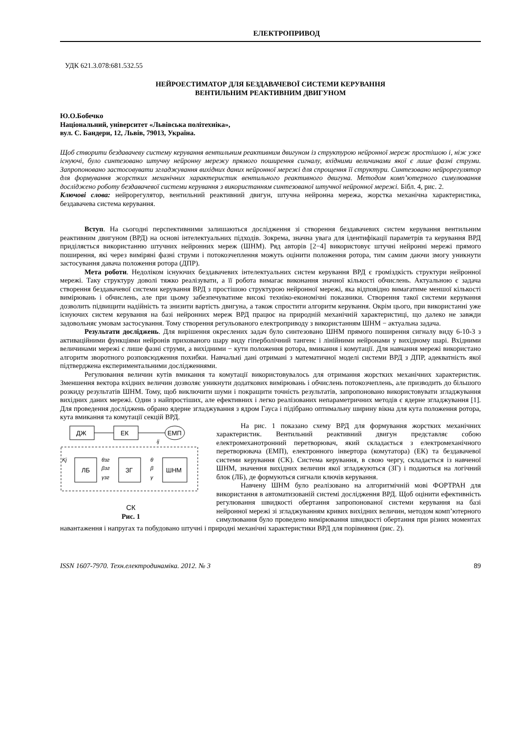ЕЛЕКТРОПРИВОД
УДК 621.3.078:681.532.55
НЕЙРОЕСТИМАТОР ДЛЯ БЕЗДАВАЧЕВОЇ СИСТЕМИ КЕРУВАННЯ
ВЕНТИЛЬНИМ РЕАКТИВНИМ ДВИГУНОМ
Ю.О.Бобечко
Національний, університет «Львівська політехніка»,
вул. С. Бандери, 12, Львів, 79013, Україна.
Щоб створити бездавачеву систему керування вентильним реактивним двигуном із структурою нейронної мереж простішою і, ніж уже існуючі, було синтезовано штучну нейронну мережу прямого поширення сигналу, вхідними величинами якої є лише фазні струми. Запропоновано застосовувати згладжування вихідних даних нейронної мережі для спрощення її структури. Синтезовано нейрорегулятор для формування жорстких механічних характеристик вентильного реактивного двигуна. Методом комп’ютерного симулювання досліджено роботу бездавачевої системи керування з використанням синтезованої штучної нейронної мережі. Бібл. 4, рис. 2.
Ключові слова: нейрорегулятор, вентильний реактивний двигун, штучна нейронна мережа, жорстка механічна характеристика, бездавачева система керування.
Вступ. На сьогодні перспективними залишаються дослідження зі створення бездавачевих систем керування вентильним реактивним двигуном (ВРД) на основі інтелектуальних підходів. Зокрема, значна увага для ідентифікації параметрів та керування ВРД приділяється використанню штучних нейронних мереж (ШНМ). Ряд авторів [2−4] використовує штучні нейронні мережі прямого поширення, які через виміряні фазні струми і потокозчеплення можуть оцінити положення ротора, тим самим даючи змогу уникнути застосування давача положення ротора (ДПР).
Мета роботи. Недоліком існуючих бездавачевих інтелектуальних систем керування ВРД є громіздкість структури нейронної мережі. Таку структуру доволі тяжко реалізувати, а її робота вимагає виконання значної кількості обчислень. Актуальною є задача створення бездавачевої системи керування ВРД з простішою структурою нейронної мережі, яка відповідно вимагатиме меншої кількості вимірювань і обчислень, але при цьому забезпечуватиме високі техніко-економічні показники. Створення такої системи керування дозволить підвищити надійність та знизити вартість двигуна, а також спростити алгоритм керування. Окрім цього, при використанні уже існуючих систем керування на базі нейронних мереж ВРД працює на природній механічній характеристиці, що далеко не завжди задовольняє умовам застосування. Тому створення регульованого електроприводу з використанням ШНМ − актуальна задача.
Результати досліджень. Для вирішення окреслених задач було синтезовано ШНМ прямого поширення сигналу виду 6-10-3 з активаційними функціями нейронів прихованого шару виду гіперболічний тангенс і лінійними нейронами у вихідному шарі. Вхідними величинами мережі є лише фазні струми, а вихідними − кути положення ротора, вмикання і комутації. Для навчання мережі використано алгоритм зворотного розповсюдження похибки. Навчальні дані отримані з математичної моделі системи ВРД з ДПР, адекватність якої підтверджена експериментальними дослідженнями.
Регулювання величин кутів вмикання та комутації використовувалось для отримання жорстких механічних характеристик. Зменшення вектора вхідних величин дозволяє уникнути додаткових вимірювань і обчислень потокозчеплень, але призводить до більшого розкиду результатів ШНМ. Тому, щоб виключити шуми і покращити точність результатів, запропоновано використовувати згладжування вихідних даних мережі. Один з найпростіших, але ефективних і легко реалізованих непараметричних методів є ядерне згладжування [1]. Для проведення досліджень обрано ядерне згладжування з ядром Гауса і підібрано оптимальну ширину вікна для кута положення ротора, кута вмикання та комутації секцій ВРД.
ДЖ
ЕК
ЕМП
ЛБ
ЗГ
ШНМ
θзг
βзг
γзг
θ
β
γ
Kj
ij
СК
Рис. 1
На рис. 1 показано схему ВРД для формування жорстких механічних характеристик. Вентильний реактивний двигун представляє собою електромеханотронний перетворювач, який складається з електромеханічного перетворювача (ЕМП), електронного інвертора (комутатора) (ЕК) та бездавачевої системи керування (СК). Система керування, в свою чергу, складається із навченої ШНМ, значення вихідних величин якої згладжуються (ЗГ) і подаються на логічний блок (ЛБ), де формуються сигнали ключів керування.
Навчену ШНМ було реалізовано на алгоритмічній мові ФОРТРАН для використання в автоматизованій системі дослідження ВРД. Щоб оцінити ефективність регулювання швидкості обертання запропонованої системи керування на базі нейронної мережі зі згладжуванням кривих вихідних величин, методом комп’ютерного симулювання було проведено вимірювання швидкості обертання при різних моментах навантаження і напругах та побудовано штучні і природні механічні характеристики ВРД для порівняння (рис. 2).
ISSN 1607-7970. Техн.електродинаміка. 2012. № 3 89